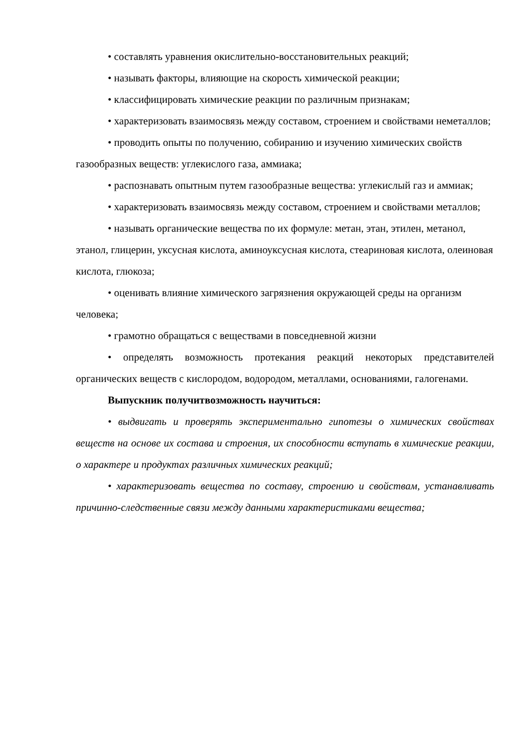• составлять уравнения окислительно-восстановительных реакций;
• называть факторы, влияющие на скорость химической реакции;
• классифицировать химические реакции по различным признакам;
• характеризовать взаимосвязь между составом, строением и свойствами неметаллов;
• проводить опыты по получению, собиранию и изучению химических свойств газообразных веществ: углекислого газа, аммиака;
• распознавать опытным путем газообразные вещества: углекислый газ и аммиак;
• характеризовать взаимосвязь между составом, строением и свойствами металлов;
• называть органические вещества по их формуле: метан, этан, этилен, метанол, этанол, глицерин, уксусная кислота, аминоуксусная кислота, стеариновая кислота, олеиновая кислота, глюкоза;
• оценивать влияние химического загрязнения окружающей среды на организм человека;
• грамотно обращаться с веществами в повседневной жизни
• определять возможность протекания реакций некоторых представителей органических веществ с кислородом, водородом, металлами, основаниями, галогенами.
Выпускник получитвозможность научиться:
• выдвигать и проверять экспериментально гипотезы о химических свойствах веществ на основе их состава и строения, их способности вступать в химические реакции, о характере и продуктах различных химических реакций;
• характеризовать вещества по составу, строению и свойствам, устанавливать причинно-следственные связи между данными характеристиками вещества;